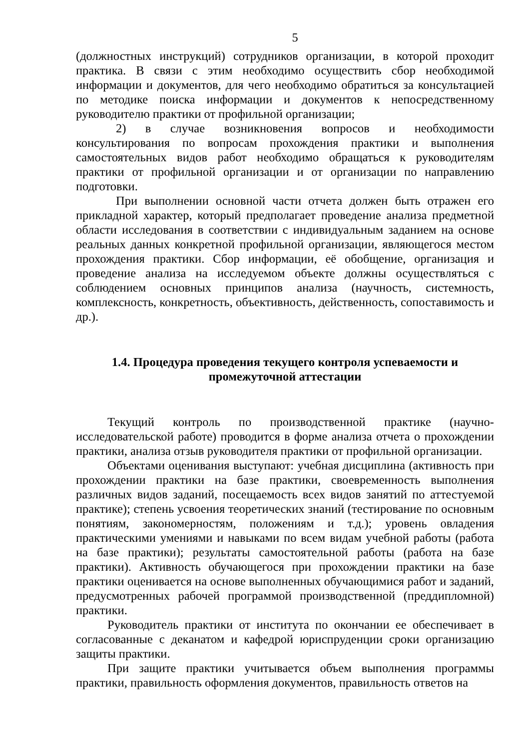5
(должностных инструкций) сотрудников организации, в которой проходит практика. В связи с этим необходимо осуществить сбор необходимой информации и документов, для чего необходимо обратиться за консультацией по методике поиска информации и документов к непосредственному руководителю практики от профильной организации;
2) в случае возникновения вопросов и необходимости консультирования по вопросам прохождения практики и выполнения самостоятельных видов работ необходимо обращаться к руководителям практики от профильной организации и от организации по направлению подготовки.
При выполнении основной части отчета должен быть отражен его прикладной характер, который предполагает проведение анализа предметной области исследования в соответствии с индивидуальным заданием на основе реальных данных конкретной профильной организации, являющегося местом прохождения практики. Сбор информации, её обобщение, организация и проведение анализа на исследуемом объекте должны осуществляться с соблюдением основных принципов анализа (научность, системность, комплексность, конкретность, объективность, действенность, сопоставимость и др.).
1.4. Процедура проведения текущего контроля успеваемости и промежуточной аттестации
Текущий контроль по производственной практике (научно-исследовательской работе) проводится в форме анализа отчета о прохождении практики, анализа отзыв руководителя практики от профильной организации.
Объектами оценивания выступают: учебная дисциплина (активность при прохождении практики на базе практики, своевременность выполнения различных видов заданий, посещаемость всех видов занятий по аттестуемой практике); степень усвоения теоретических знаний (тестирование по основным понятиям, закономерностям, положениям и т.д.); уровень овладения практическими умениями и навыками по всем видам учебной работы (работа на базе практики); результаты самостоятельной работы (работа на базе практики). Активность обучающегося при прохождении практики на базе практики оценивается на основе выполненных обучающимися работ и заданий, предусмотренных рабочей программой производственной (преддипломной) практики.
Руководитель практики от института по окончании ее обеспечивает в согласованные с деканатом и кафедрой юриспруденции сроки организацию защиты практики.
При защите практики учитывается объем выполнения программы практики, правильность оформления документов, правильность ответов на